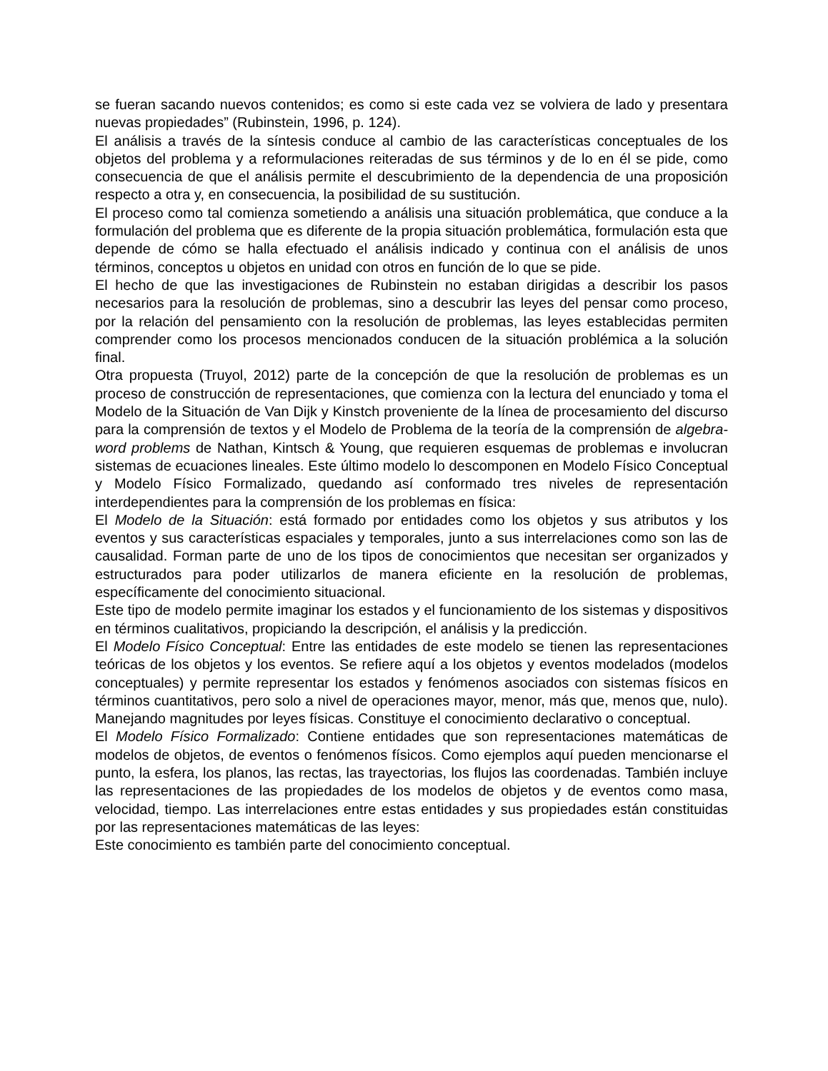se fueran sacando nuevos contenidos; es como si este cada vez se volviera de lado y presentara nuevas propiedades” (Rubinstein, 1996, p. 124).
El análisis a través de la síntesis conduce al cambio de las características conceptuales de los objetos del problema y a reformulaciones reiteradas de sus términos y de lo en él se pide, como consecuencia de que el análisis permite el descubrimiento de la dependencia de una proposición respecto a otra y, en consecuencia, la posibilidad de su sustitución.
El proceso como tal comienza sometiendo a análisis una situación problemática, que conduce a la formulación del problema que es diferente de la propia situación problemática, formulación esta que depende de cómo se halla efectuado el análisis indicado y continua con el análisis de unos términos, conceptos u objetos en unidad con otros en función de lo que se pide.
El hecho de que las investigaciones de Rubinstein no estaban dirigidas a describir los pasos necesarios para la resolución de problemas, sino a descubrir las leyes del pensar como proceso, por la relación del pensamiento con la resolución de problemas, las leyes establecidas permiten comprender como los procesos mencionados conducen de la situación problémica a la solución final.
Otra propuesta (Truyol, 2012) parte de la concepción de que la resolución de problemas es un proceso de construcción de representaciones, que comienza con la lectura del enunciado y toma el Modelo de la Situación de Van Dijk y Kinstch proveniente de la línea de procesamiento del discurso para la comprensión de textos y el Modelo de Problema de la teoría de la comprensión de algebra-word problems de Nathan, Kintsch & Young, que requieren esquemas de problemas e involucran sistemas de ecuaciones lineales. Este último modelo lo descomponen en Modelo Físico Conceptual y Modelo Físico Formalizado, quedando así conformado tres niveles de representación interdependientes para la comprensión de los problemas en física:
El Modelo de la Situación: está formado por entidades como los objetos y sus atributos y los eventos y sus características espaciales y temporales, junto a sus interrelaciones como son las de causalidad. Forman parte de uno de los tipos de conocimientos que necesitan ser organizados y estructurados para poder utilizarlos de manera eficiente en la resolución de problemas, específicamente del conocimiento situacional.
Este tipo de modelo permite imaginar los estados y el funcionamiento de los sistemas y dispositivos en términos cualitativos, propiciando la descripción, el análisis y la predicción.
El Modelo Físico Conceptual: Entre las entidades de este modelo se tienen las representaciones teóricas de los objetos y los eventos. Se refiere aquí a los objetos y eventos modelados (modelos conceptuales) y permite representar los estados y fenómenos asociados con sistemas físicos en términos cuantitativos, pero solo a nivel de operaciones mayor, menor, más que, menos que, nulo). Manejando magnitudes por leyes físicas. Constituye el conocimiento declarativo o conceptual.
El Modelo Físico Formalizado: Contiene entidades que son representaciones matemáticas de modelos de objetos, de eventos o fenómenos físicos. Como ejemplos aquí pueden mencionarse el punto, la esfera, los planos, las rectas, las trayectorias, los flujos las coordenadas. También incluye las representaciones de las propiedades de los modelos de objetos y de eventos como masa, velocidad, tiempo. Las interrelaciones entre estas entidades y sus propiedades están constituidas por las representaciones matemáticas de las leyes:
Este conocimiento es también parte del conocimiento conceptual.